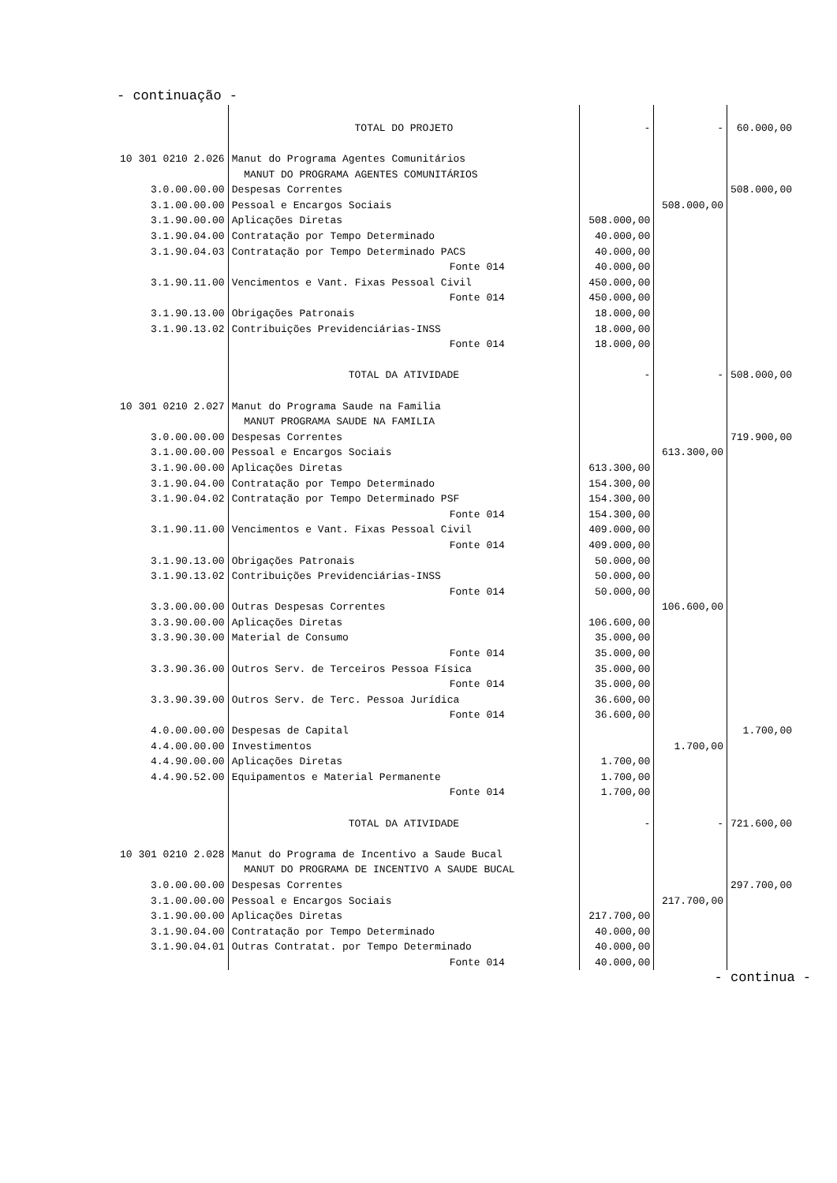- continuação -
| | TOTAL DO PROJETO | - | - | 60.000,00 |
| 10 301 0210 2.026 | Manut do Programa Agentes Comunitários | | | |
| | MANUT DO PROGRAMA AGENTES COMUNITÁRIOS | | | |
| 3.0.00.00.00 | Despesas Correntes | | | 508.000,00 |
| 3.1.00.00.00 | Pessoal e Encargos Sociais | | 508.000,00 | |
| 3.1.90.00.00 | Aplicações Diretas | 508.000,00 | | |
| 3.1.90.04.00 | Contratação por Tempo Determinado | 40.000,00 | | |
| 3.1.90.04.03 | Contratação por Tempo Determinado PACS | 40.000,00 | | |
| | Fonte 014 | 40.000,00 | | |
| 3.1.90.11.00 | Vencimentos e Vant. Fixas Pessoal Civil | 450.000,00 | | |
| | Fonte 014 | 450.000,00 | | |
| 3.1.90.13.00 | Obrigações Patronais | 18.000,00 | | |
| 3.1.90.13.02 | Contribuições Previdenciárias-INSS | 18.000,00 | | |
| | Fonte 014 | 18.000,00 | | |
| | TOTAL DA ATIVIDADE | - | - | 508.000,00 |
| 10 301 0210 2.027 | Manut do Programa Saude na Familia | | | |
| | MANUT PROGRAMA SAUDE NA FAMILIA | | | |
| 3.0.00.00.00 | Despesas Correntes | | | 719.900,00 |
| 3.1.00.00.00 | Pessoal e Encargos Sociais | | 613.300,00 | |
| 3.1.90.00.00 | Aplicações Diretas | 613.300,00 | | |
| 3.1.90.04.00 | Contratação por Tempo Determinado | 154.300,00 | | |
| 3.1.90.04.02 | Contratação por Tempo Determinado PSF | 154.300,00 | | |
| | Fonte 014 | 154.300,00 | | |
| 3.1.90.11.00 | Vencimentos e Vant. Fixas Pessoal Civil | 409.000,00 | | |
| | Fonte 014 | 409.000,00 | | |
| 3.1.90.13.00 | Obrigações Patronais | 50.000,00 | | |
| 3.1.90.13.02 | Contribuições Previdenciárias-INSS | 50.000,00 | | |
| | Fonte 014 | 50.000,00 | | |
| 3.3.00.00.00 | Outras Despesas Correntes | | 106.600,00 | |
| 3.3.90.00.00 | Aplicações Diretas | 106.600,00 | | |
| 3.3.90.30.00 | Material de Consumo | 35.000,00 | | |
| | Fonte 014 | 35.000,00 | | |
| 3.3.90.36.00 | Outros Serv. de Terceiros Pessoa Física | 35.000,00 | | |
| | Fonte 014 | 35.000,00 | | |
| 3.3.90.39.00 | Outros Serv. de Terc. Pessoa Jurídica | 36.600,00 | | |
| | Fonte 014 | 36.600,00 | | |
| 4.0.00.00.00 | Despesas de Capital | | | 1.700,00 |
| 4.4.00.00.00 | Investimentos | | 1.700,00 | |
| 4.4.90.00.00 | Aplicações Diretas | 1.700,00 | | |
| 4.4.90.52.00 | Equipamentos e Material Permanente | 1.700,00 | | |
| | Fonte 014 | 1.700,00 | | |
| | TOTAL DA ATIVIDADE | - | - | 721.600,00 |
| 10 301 0210 2.028 | Manut do Programa de Incentivo a Saude Bucal | | | |
| | MANUT DO PROGRAMA DE INCENTIVO A SAUDE BUCAL | | | |
| 3.0.00.00.00 | Despesas Correntes | | | 297.700,00 |
| 3.1.00.00.00 | Pessoal e Encargos Sociais | | 217.700,00 | |
| 3.1.90.00.00 | Aplicações Diretas | 217.700,00 | | |
| 3.1.90.04.00 | Contratação por Tempo Determinado | 40.000,00 | | |
| 3.1.90.04.01 | Outras Contratat. por Tempo Determinado | 40.000,00 | | |
| | Fonte 014 | 40.000,00 | | |
- continua -